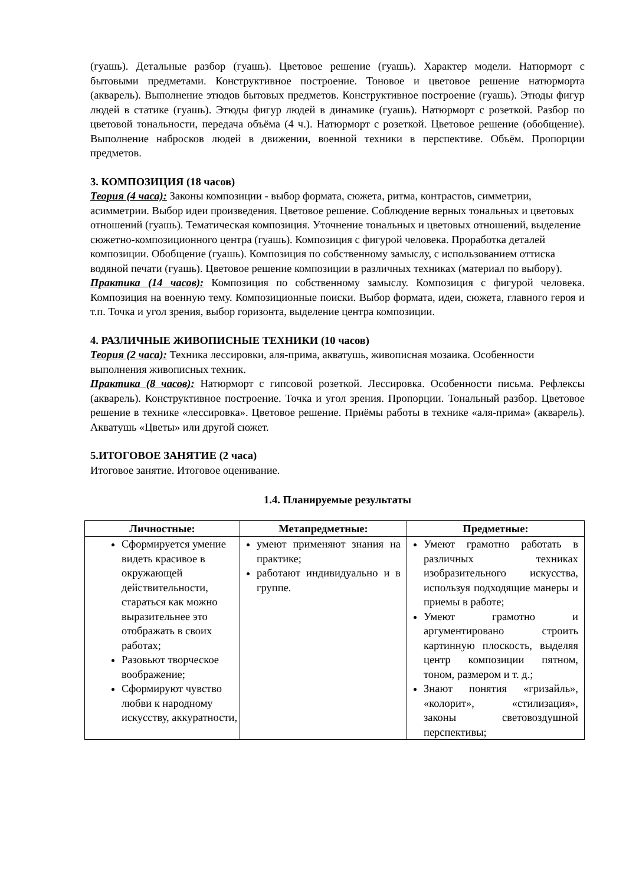(гуашь). Детальные разбор (гуашь). Цветовое решение (гуашь). Характер модели. Натюрморт с бытовыми предметами. Конструктивное построение. Тоновое и цветовое решение натюрморта (акварель). Выполнение этюдов бытовых предметов. Конструктивное построение (гуашь). Этюды фигур людей в статике (гуашь). Этюды фигур людей в динамике (гуашь). Натюрморт с розеткой. Разбор по цветовой тональности, передача объёма (4 ч.). Натюрморт с розеткой. Цветовое решение (обобщение). Выполнение набросков людей в движении, военной техники в перспективе. Объём. Пропорции предметов.
3. КОМПОЗИЦИЯ (18 часов)
Теория (4 часа): Законы композиции - выбор формата, сюжета, ритма, контрастов, симметрии, асимметрии. Выбор идеи произведения. Цветовое решение. Соблюдение верных тональных и цветовых отношений (гуашь). Тематическая композиция. Уточнение тональных и цветовых отношений, выделение сюжетно-композиционного центра (гуашь). Композиция с фигурой человека. Проработка деталей композиции. Обобщение (гуашь). Композиция по собственному замыслу, с использованием оттиска водяной печати (гуашь). Цветовое решение композиции в различных техниках (материал по выбору).
Практика (14 часов): Композиция по собственному замыслу. Композиция с фигурой человека. Композиция на военную тему. Композиционные поиски. Выбор формата, идеи, сюжета, главного героя и т.п. Точка и угол зрения, выбор горизонта, выделение центра композиции.
4. РАЗЛИЧНЫЕ ЖИВОПИСНЫЕ ТЕХНИКИ (10 часов)
Теория (2 часа): Техника лессировки, аля-прима, акватушь, живописная мозаика. Особенности выполнения живописных техник.
Практика (8 часов): Натюрморт с гипсовой розеткой. Лессировка. Особенности письма. Рефлексы (акварель). Конструктивное построение. Точка и угол зрения. Пропорции. Тональный разбор. Цветовое решение в технике «лессировка». Цветовое решение. Приёмы работы в технике «аля-прима» (акварель). Акватушь «Цветы» или другой сюжет.
5.ИТОГОВОЕ ЗАНЯТИЕ (2 часа)
Итоговое занятие. Итоговое оценивание.
1.4. Планируемые результаты
| Личностные: | Метапредметные: | Предметные: |
| --- | --- | --- |
| Сформируется умение видеть красивое в окружающей действительности, стараться как можно выразительнее это отображать в своих работах; Разовьют творческое воображение; Сформируют чувство любви к народному искусству, аккуратности, | умеют применяют знания на практике; работают индивидуально и в группе. | Умеют грамотно работать в различных техниках изобразительного искусства, используя подходящие манеры и приемы в работе; Умеют грамотно и аргументировано строить картинную плоскость, выделяя центр композиции пятном, тоном, размером и т. д.; Знают понятия «гризайль», «колорит», «стилизация», законы световоздушной перспективы; |